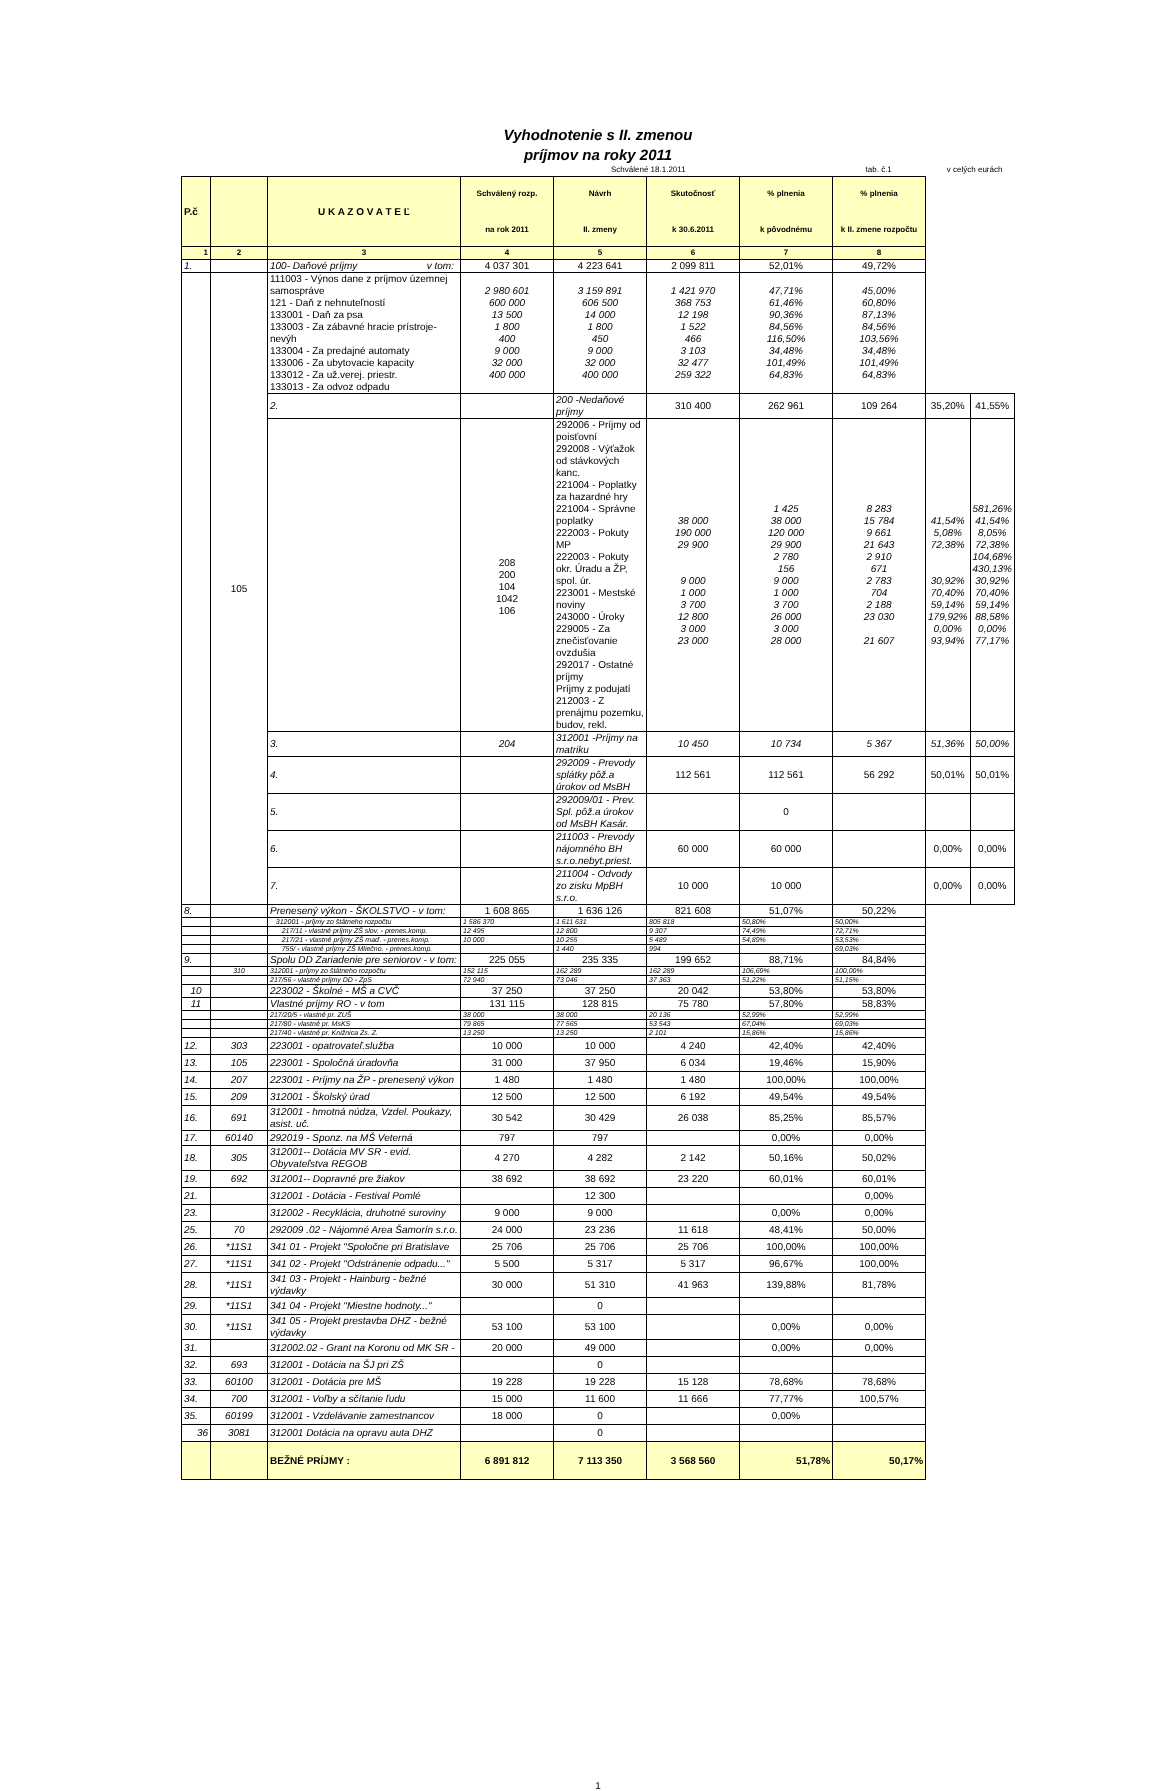Vyhodnotenie s II. zmenou
príjmov na roky 2011
Schválené 18.1.2011 tab. č.1 v celých eurách
| P.č | | U K A Z O V A T E Ľ | Schválený rozp. na rok 2011 | Návrh II. zmeny | Skutočnosť k 30.6.2011 | % plnenia k pôvodnému | % plnenia k II. zmene rozpočtu | | |
| --- | --- | --- | --- | --- | --- | --- | --- | --- | --- |
| 1 | 2 | 3 | 4 | 5 | 6 | 7 | 8 | | |
| 1. | | 100- Daňové príjmy v tom: | 4 037 301 | 4 223 641 | 2 099 811 | 52,01% | 49,72% | | |
| | 105 | 111003 - Výnos dane z príjmov územnej samospráve 121 - Daň z nehnuteľností 133001 - Daň za psa 133003 - Za zábavné hracie prístroje-nevýh 133004 - Za predajné automaty 133006 - Za ubytovacie kapacity 133012 - Za už.verej. priestr. 133013 - Za odvoz odpadu | 2 980 601 600 000 13 500 1 800 400 9 000 32 000 400 000 | 3 159 891 606 500 14 000 1 800 450 9 000 32 000 400 000 | 1 421 970 368 753 12 198 1 522 466 3 103 32 477 259 322 | 47,71% 61,46% 90,36% 84,56% 116,50% 34,48% 101,49% 64,83% | 45,00% 60,80% 87,13% 84,56% 103,56% 34,48% 101,49% 64,83% | | |
| | | 2. | | 200 -Nedaňové príjmy | 310 400 | 262 961 | 109 264 | 35,20% | 41,55% |
| | | | 208 200 104 1042 106 | 292006 - Príjmy od poisťovní 292008 - Výťažok od stávkových kanc. 221004 - Poplatky za hazardné hry 221004 - Správne poplatky 222003 - Pokuty MP 222003 - Pokuty okr. Úradu a ŽP, spol. úr. 223001 - Mestské noviny 243000 - Úroky 229005 - Za znečisťovanie ovzdušia 292017 - Ostatné príjmy Príjmy z podujatí 212003 - Z prenájmu pozemku, budov, rekl. | 38 000 190 000 29 900 9 000 1 000 3 700 12 800 3 000 23 000 | 1 425 38 000 120 000 29 900 2 780 156 9 000 1 000 3 700 26 000 3 000 28 000 | 8 283 15 784 9 661 21 643 2 910 671 2 783 704 2 188 23 030 21 607 | 41,54% 5,08% 72,38% 30,92% 70,40% 59,14% 179,92% 0,00% 93,94% | 581,26% 41,54% 8,05% 72,38% 104,68% 430,13% 30,92% 70,40% 59,14% 88,58% 0,00% 77,17% |
| | | 3. | 204 | 312001 -Príjmy na matriku | 10 450 | 10 734 | 5 367 | 51,36% | 50,00% |
| | | 4. | | 292009 - Prevody splátky pôž.a úrokov od MsBH | 112 561 | 112 561 | 56 292 | 50,01% | 50,01% |
| | | 5. | | 292009/01 - Prev. Spl. pôž.a úrokov od MsBH Kasár. | | 0 | | | |
| | | 6. | | 211003 - Prevody nájomného BH s.r.o.nebyt.priest. | 60 000 | 60 000 | | 0,00% | 0,00% |
| | | 7. | | 211004 - Odvody zo zisku MpBH s.r.o. | 10 000 | 10 000 | | 0,00% | 0,00% |
| 8. | | Prenesený výkon - ŠKOLSTVO - v tom: | 1 608 865 | 1 636 126 | 821 608 | 51,07% | 50,22% | | |
| | | 312001 - príjmy zo štátneho rozpočtu | 1 586 370 | 1 611 631 | 805 818 | 50,80% | 50,00% | | |
| | | 217/11 - vlastné príjmy ZŠ slov. - prenes.komp. | 12 495 | 12 800 | 9 307 | 74,49% | 72,71% | | |
| | | 217/21 - vlastné príjmy ZŠ maď. - prenes.komp. | 10 000 | 10 255 | 5 489 | 54,89% | 53,53% | | |
| | | 755/ - vlastné príjmy ZŠ Mliečno. - prenes.komp. | | 1 440 | 994 | | 69,03% | | |
| 9. | | Spolu DD Zariadenie pre seniorov - v tom: | 225 055 | 235 335 | 199 652 | 88,71% | 84,84% | | |
| | 310 | 312001 - príjmy zo štátneho rozpočtu | 152 115 | 162 289 | 162 289 | 106,69% | 100,00% | | |
| | | 217/56 - vlastné príjmy DD - ZpS | 72 940 | 73 046 | 37 363 | 51,22% | 51,15% | | |
| 10 | | 223002 - Školné - MŠ a CVČ | 37 250 | 37 250 | 20 042 | 53,80% | 53,80% | | |
| 11 | | Vlastné príjmy RO - v tom | 131 115 | 128 815 | 75 780 | 57,80% | 58,83% | | |
| | | 217/20/5 - vlastné pr. ZUŠ | 38 000 | 38 000 | 20 136 | 52,99% | 52,99% | | |
| | | 217/80 - vlastné pr. MsKS | 79 865 | 77 565 | 53 543 | 67,04% | 69,03% | | |
| | | 217/40 - vlastné pr. Knižnica Zs. Z. | 13 250 | 13 250 | 2 101 | 15,86% | 15,86% | | |
| 12. | 303 | 223001 - opatrovateľ.služba | 10 000 | 10 000 | 4 240 | 42,40% | 42,40% | | |
| 13. | 105 | 223001 - Spoločná úradovňa | 31 000 | 37 950 | 6 034 | 19,46% | 15,90% | | |
| 14. | 207 | 223001 - Príjmy na ŽP - prenesený výkon | 1 480 | 1 480 | 1 480 | 100,00% | 100,00% | | |
| 15. | 209 | 312001 - Školský úrad | 12 500 | 12 500 | 6 192 | 49,54% | 49,54% | | |
| 16. | 691 | 312001 - hmotná núdza, Vzdel. Poukazy, asist. uč. | 30 542 | 30 429 | 26 038 | 85,25% | 85,57% | | |
| 17. | 60140 | 292019 - Sponz. na MŠ Veterná | 797 | 797 | | 0,00% | 0,00% | | |
| 18. | 305 | 312001-- Dotácia MV SR - evid. Obyvateľstva REGOB | 4 270 | 4 282 | 2 142 | 50,16% | 50,02% | | |
| 19. | 692 | 312001-- Dopravné pre žiakov | 38 692 | 38 692 | 23 220 | 60,01% | 60,01% | | |
| 21. | | 312001 - Dotácia - Festival Pomlé | | 12 300 | | | 0,00% | | |
| 23. | | 312002 - Recyklácia, druhotné suroviny | 9 000 | 9 000 | | 0,00% | 0,00% | | |
| 25. | 70 | 292009 .02 - Nájomné Area Šamorín s.r.o. | 24 000 | 23 236 | 11 618 | 48,41% | 50,00% | | |
| 26. | *11S1 | 341 01 - Projekt "Spoločne pri Bratislave | 25 706 | 25 706 | 25 706 | 100,00% | 100,00% | | |
| 27. | *11S1 | 341 02 - Projekt "Odstránenie odpadu..." | 5 500 | 5 317 | 5 317 | 96,67% | 100,00% | | |
| 28. | *11S1 | 341 03 - Projekt - Hainburg - bežné výdavky | 30 000 | 51 310 | 41 963 | 139,88% | 81,78% | | |
| 29. | *11S1 | 341 04 - Projekt "Miestne hodnoty..." | | 0 | | | | | |
| 30. | *11S1 | 341 05 - Projekt prestavba DHZ - bežné výdavky | 53 100 | 53 100 | | 0,00% | 0,00% | | |
| 31. | | 312002.02 - Grant na Koronu od MK SR - | 20 000 | 49 000 | | 0,00% | 0,00% | | |
| 32. | 693 | 312001 - Dotácia na ŠJ pri ZŠ | | 0 | | | | | |
| 33. | 60100 | 312001 - Dotácia pre MŠ | 19 228 | 19 228 | 15 128 | 78,68% | 78,68% | | |
| 34. | 700 | 312001 - Voľby a sčítanie ľudu | 15 000 | 11 600 | 11 666 | 77,77% | 100,57% | | |
| 35. | 60199 | 312001 - Vzdelávanie zamestnancov | 18 000 | 0 | | 0,00% | | | |
| 36 | 3081 | 312001 Dotácia na opravu auta DHZ | | 0 | | | | | |
| | | BEŽNÉ PRÍJMY : | 6 891 812 | 7 113 350 | 3 568 560 | 51,78% | 50,17% | | |
1